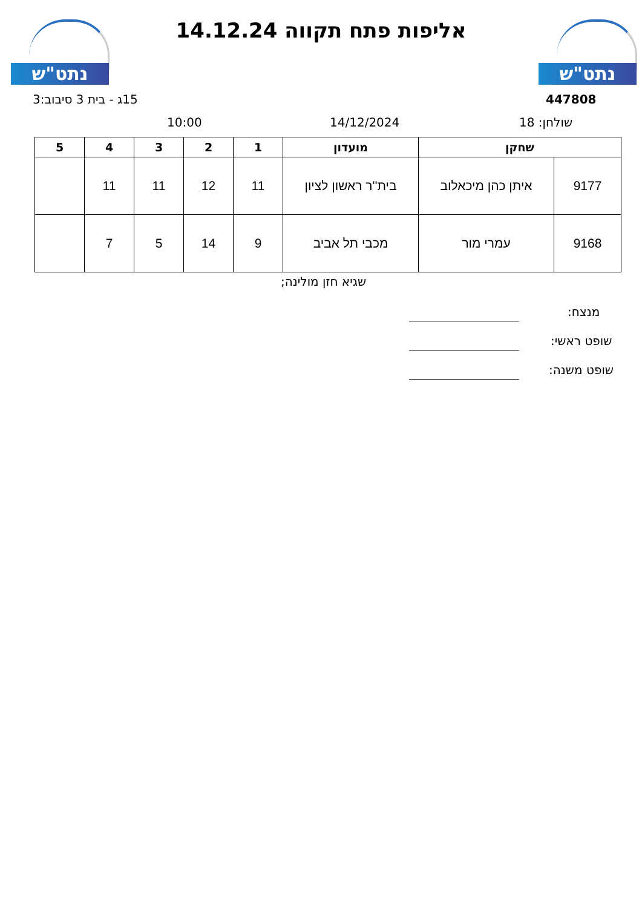נתט"ש
אליפות פתח תקווה 14.12.24 נתט"ש
447808
15ג - בית 3 סיבוב:3
שולחן: 18
14/12/2024
10:00
| שחקן | | מועדון | 1 | 2 | 3 | 4 | 5 |
| --- | --- | --- | --- | --- | --- | --- | --- |
| 9177 | איתן כהן מיכאלוב | בית''ר ראשון לציון | 11 | 12 | 11 | 11 | |
| 9168 | עמרי מור | מכבי תל אביב | 9 | 14 | 5 | 7 | |
שגיא חזן מולינה;
מנצח:
שופט ראשי:
שופט משנה: